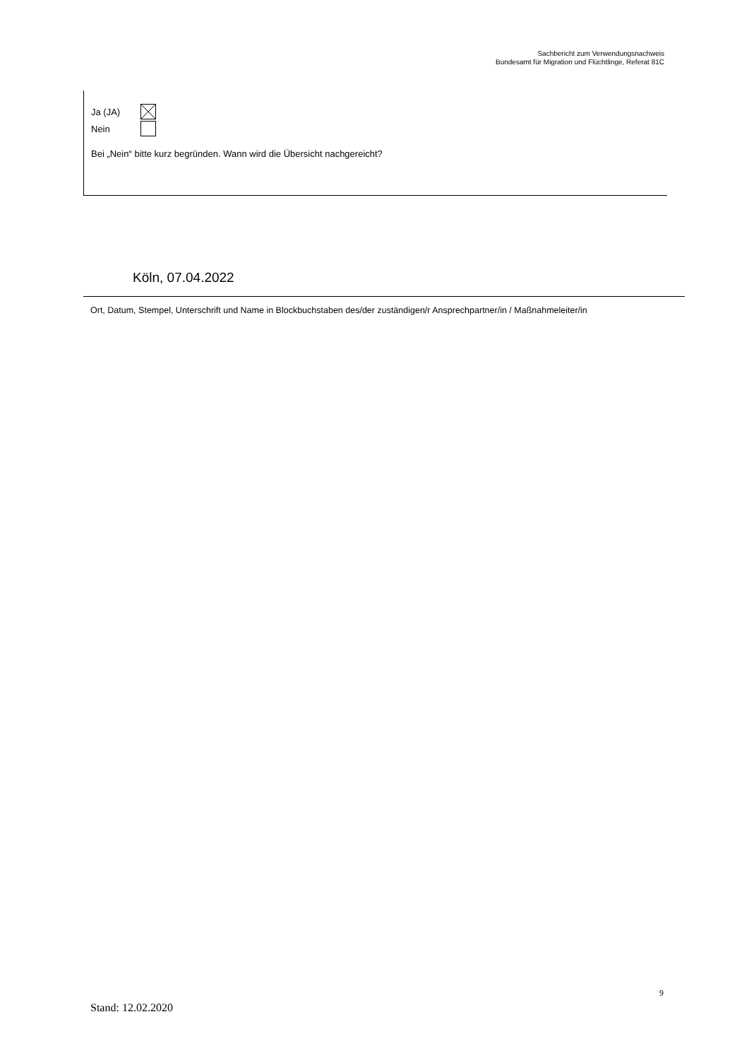Sachbericht zum Verwendungsnachweis
Bundesamt für Migration und Flüchtlinge, Referat 81C
Ja (JA)
Nein
Bei „Nein“ bitte kurz begründen. Wann wird die Übersicht nachgereicht?
Köln, 07.04.2022
Ort, Datum, Stempel, Unterschrift und Name in Blockbuchstaben des/der zuständigen/r Ansprechpartner/in / Maßnahmeleiter/in
9
Stand: 12.02.2020